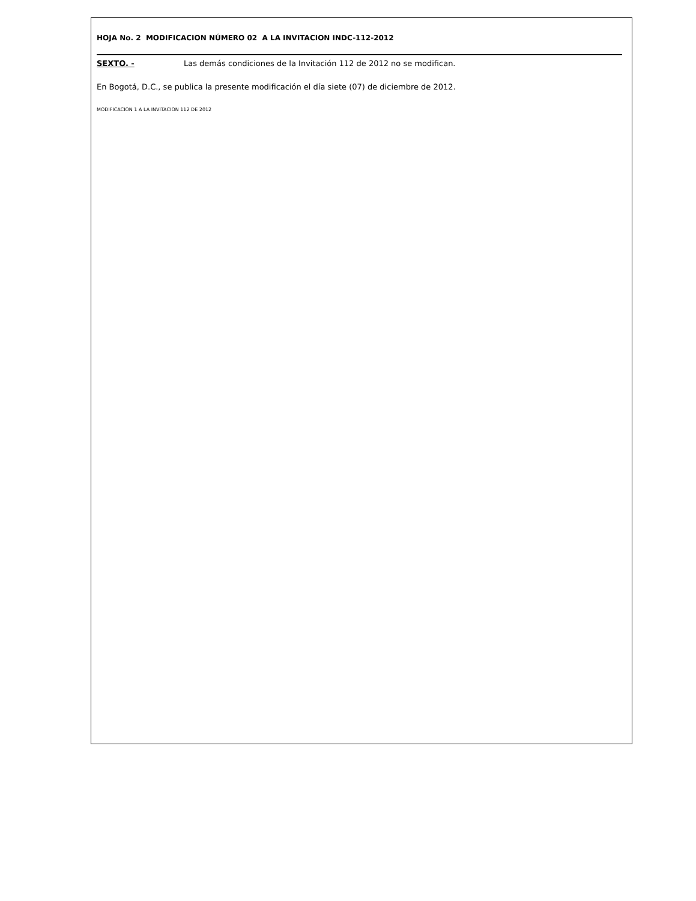HOJA No. 2 MODIFICACION NÚMERO 02 A LA INVITACION INDC-112-2012
SEXTO. - Las demás condiciones de la Invitación 112 de 2012 no se modifican.
En Bogotá, D.C., se publica la presente modificación el día siete (07) de diciembre de 2012.
MODIFICACION 1 A LA INVITACION 112 DE 2012